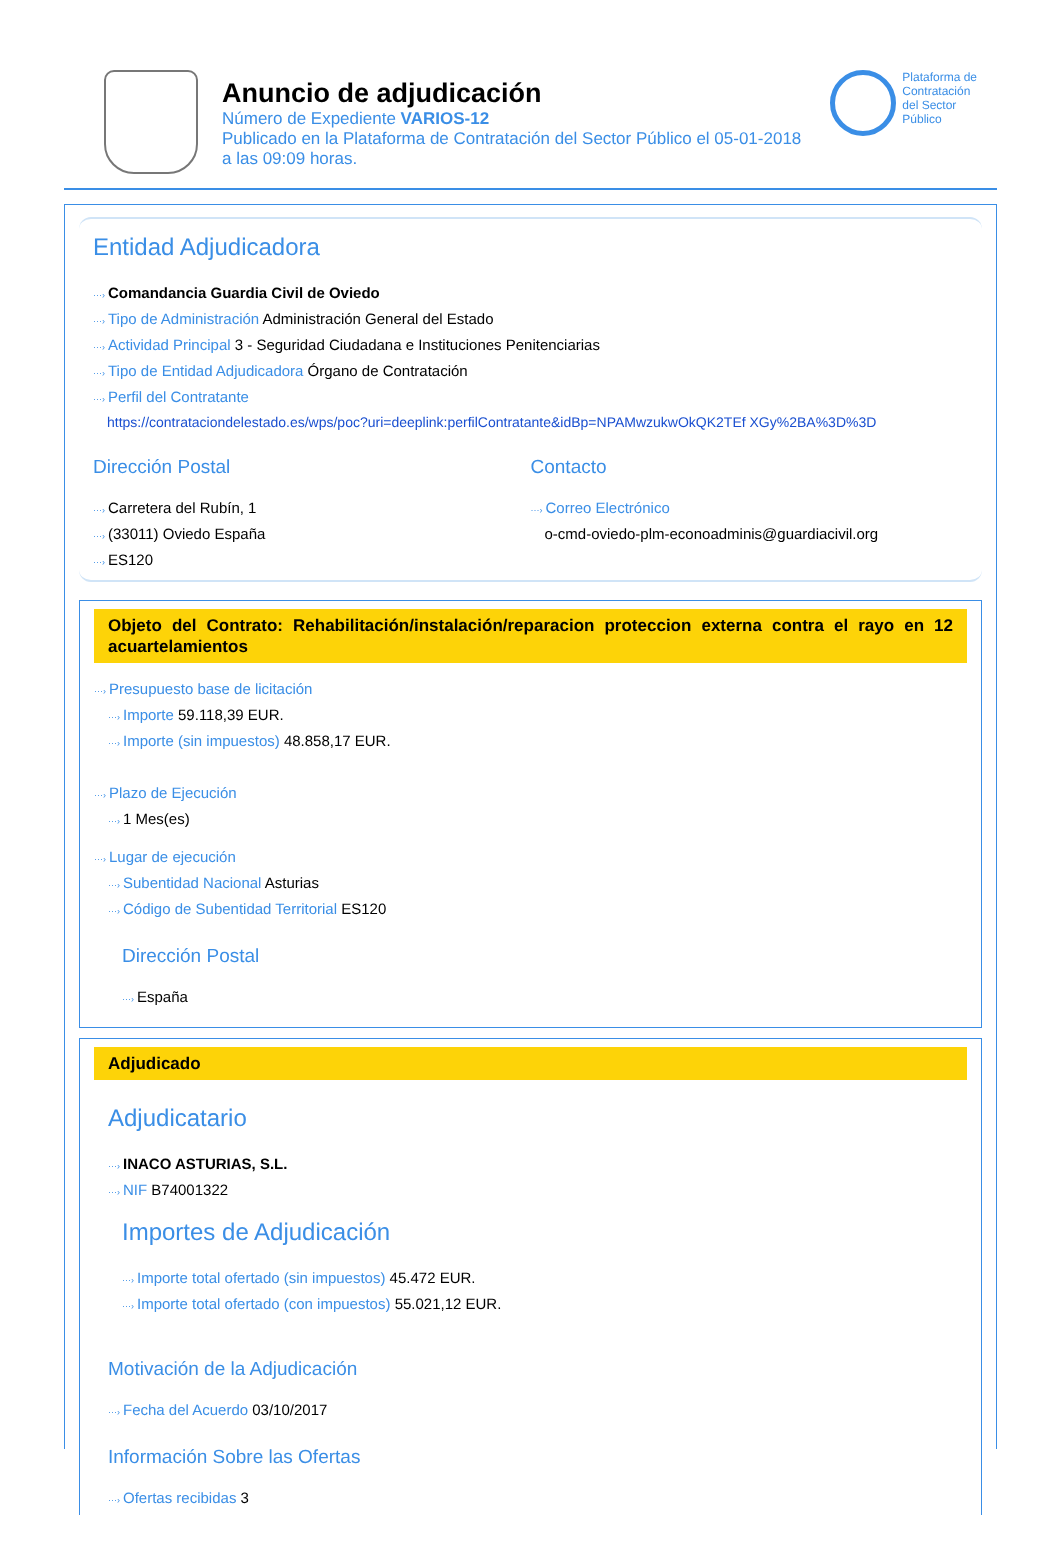Anuncio de adjudicación
Número de Expediente VARIOS-12
Publicado en la Plataforma de Contratación del Sector Público el 05-01-2018
a las 09:09 horas.
Plataforma de
Contratación
del Sector
Público
Entidad Adjudicadora
···› Comandancia Guardia Civil de Oviedo
···› Tipo de Administración Administración General del Estado
···› Actividad Principal 3 - Seguridad Ciudadana e Instituciones Penitenciarias
···› Tipo de Entidad Adjudicadora Órgano de Contratación
···› Perfil del Contratante
https://contrataciondelestado.es/wps/poc?uri=deeplink:perfilContratante&idBp=NPAMwzukwOkQK2TEf XGy%2BA%3D%3D
Dirección Postal
···› Carretera del Rubín, 1
···› (33011) Oviedo España
···› ES120
Contacto
···› Correo Electrónico
o-cmd-oviedo-plm-econoadminis@guardiacivil.org
Objeto del Contrato: Rehabilitación/instalación/reparacion proteccion externa contra el rayo en 12 acuartelamientos
···› Presupuesto base de licitación
···› Importe 59.118,39 EUR.
···› Importe (sin impuestos) 48.858,17 EUR.
···› Plazo de Ejecución
···› 1 Mes(es)
···› Lugar de ejecución
···› Subentidad Nacional Asturias
···› Código de Subentidad Territorial ES120
Dirección Postal
···› España
Adjudicado
Adjudicatario
···› INACO ASTURIAS, S.L.
···› NIF B74001322
Importes de Adjudicación
···› Importe total ofertado (sin impuestos) 45.472 EUR.
···› Importe total ofertado (con impuestos) 55.021,12 EUR.
Motivación de la Adjudicación
···› Fecha del Acuerdo 03/10/2017
Información Sobre las Ofertas
···› Ofertas recibidas 3